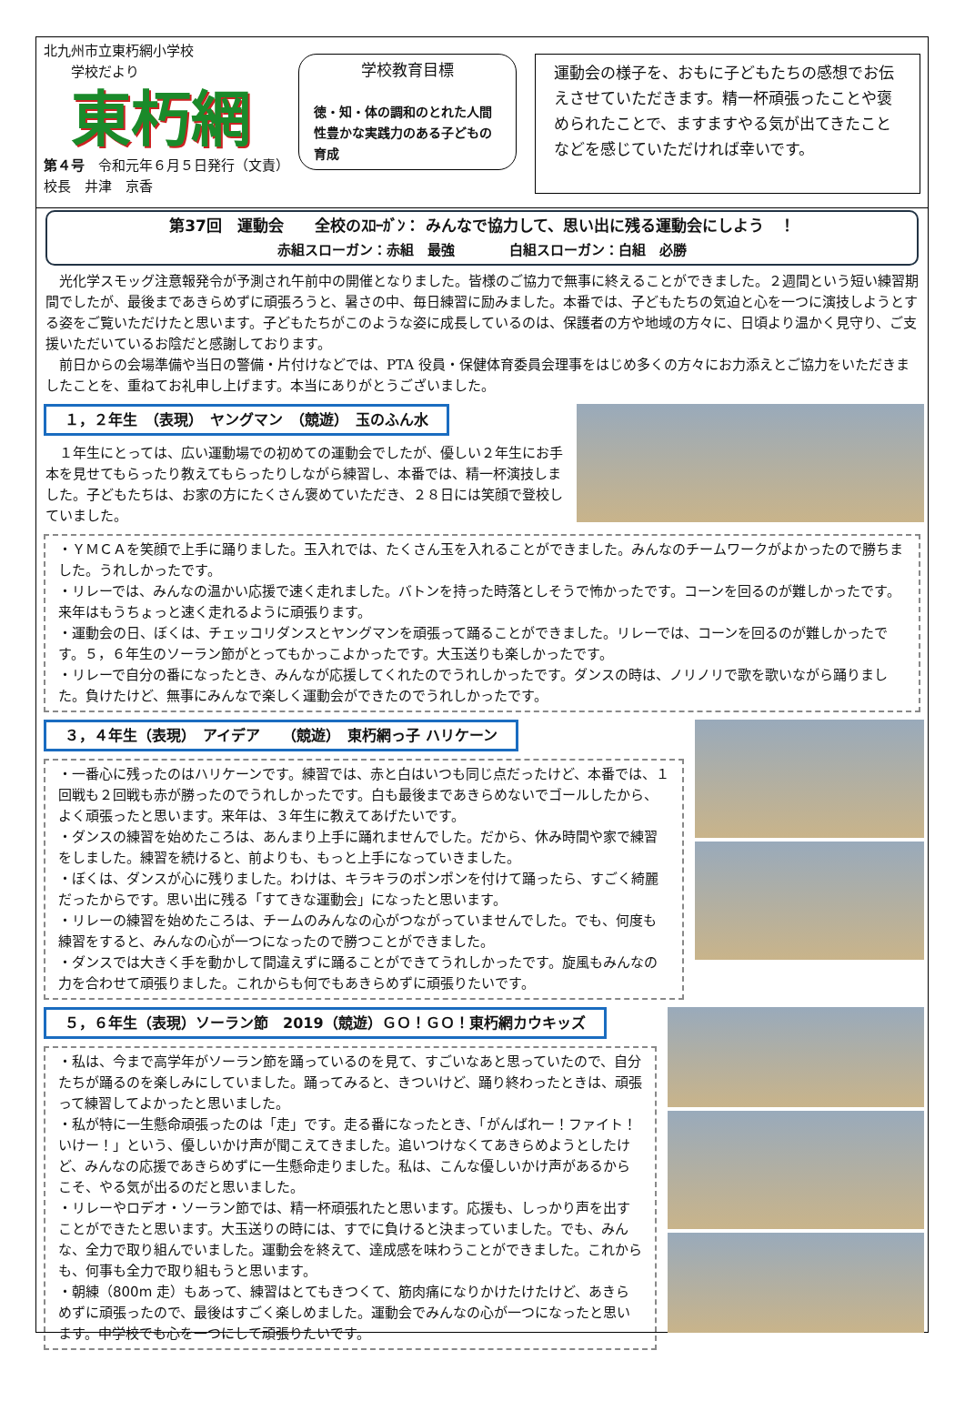北九州市立東朽網小学校
　　学校だより
東朽網
第４号　令和元年６月５日発行（文責）校長　井津　京香
学校教育目標
徳・知・体の調和のとれた人間性豊かな実践力のある子どもの育成
運動会の様子を、おもに子どもたちの感想でお伝えさせていただきます。精一杯頑張ったことや褒められたことで、ますますやる気が出てきたことなどを感じていただければ幸いです。
第37回　運動会　　全校のｽﾛｰｶﾞﾝ： みんなで協力して、思い出に残る運動会にしよう　！
赤組スローガン：赤組　最強　　　　白組スローガン：白組　必勝
　光化学スモッグ注意報発令が予測され午前中の開催となりました。皆様のご協力で無事に終えることができました。２週間という短い練習期間でしたが、最後まであきらめずに頑張ろうと、暑さの中、毎日練習に励みました。本番では、子どもたちの気迫と心を一つに演技しようとする姿をご覧いただけたと思います。子どもたちがこのような姿に成長しているのは、保護者の方や地域の方々に、日頃より温かく見守り、ご支援いただいているお陰だと感謝しております。
　前日からの会場準備や当日の警備・片付けなどでは、PTA 役員・保健体育委員会理事をはじめ多くの方々にお力添えとご協力をいただきましたことを、重ねてお礼申し上げます。本当にありがとうございました。
１，２年生　（表現）　ヤングマン　（競遊）　玉のふん水
　１年生にとっては、広い運動場での初めての運動会でしたが、優しい２年生にお手本を見せてもらったり教えてもらったりしながら練習し、本番では、精一杯演技しました。子どもたちは、お家の方にたくさん褒めていただき、２８日には笑顔で登校していました。
・ＹＭＣＡを笑顔で上手に踊りました。玉入れでは、たくさん玉を入れることができました。みんなのチームワークがよかったので勝ちました。うれしかったです。
・リレーでは、みんなの温かい応援で速く走れました。バトンを持った時落としそうで怖かったです。コーンを回るのが難しかったです。来年はもうちょっと速く走れるように頑張ります。
・運動会の日、ぼくは、チェッコリダンスとヤングマンを頑張って踊ることができました。リレーでは、コーンを回るのが難しかったです。５，６年生のソーラン節がとってもかっこよかったです。大玉送りも楽しかったです。
・リレーで自分の番になったとき、みんなが応援してくれたのでうれしかったです。ダンスの時は、ノリノリで歌を歌いながら踊りました。負けたけど、無事にみんなで楽しく運動会ができたのでうれしかったです。
３，４年生（表現）　アイデア　　（競遊）　東朽網っ子 ハリケーン
・一番心に残ったのはハリケーンです。練習では、赤と白はいつも同じ点だったけど、本番では、１回戦も２回戦も赤が勝ったのでうれしかったです。白も最後まであきらめないでゴールしたから、よく頑張ったと思います。来年は、３年生に教えてあげたいです。
・ダンスの練習を始めたころは、あんまり上手に踊れませんでした。だから、休み時間や家で練習をしました。練習を続けると、前よりも、もっと上手になっていきました。
・ぼくは、ダンスが心に残りました。わけは、キラキラのポンポンを付けて踊ったら、すごく綺麗だったからです。思い出に残る「すてきな運動会」になったと思います。
・リレーの練習を始めたころは、チームのみんなの心がつながっていませんでした。でも、何度も練習をすると、みんなの心が一つになったので勝つことができました。
・ダンスでは大きく手を動かして間違えずに踊ることができてうれしかったです。旋風もみんなの力を合わせて頑張りました。これからも何でもあきらめずに頑張りたいです。
５，６年生（表現）ソーラン節　2019（競遊）ＧＯ！ＧＯ！東朽網カウキッズ
・私は、今まで高学年がソーラン節を踊っているのを見て、すごいなあと思っていたので、自分たちが踊るのを楽しみにしていました。踊ってみると、きついけど、踊り終わったときは、頑張って練習してよかったと思いました。
・私が特に一生懸命頑張ったのは「走」です。走る番になったとき、「がんばれー！ファイト！いけー！」という、優しいかけ声が聞こえてきました。追いつけなくてあきらめようとしたけど、みんなの応援であきらめずに一生懸命走りました。私は、こんな優しいかけ声があるからこそ、やる気が出るのだと思いました。
・リレーやロデオ・ソーラン節では、精一杯頑張れたと思います。応援も、しっかり声を出すことができたと思います。大玉送りの時には、すでに負けると決まっていました。でも、みんな、全力で取り組んでいました。運動会を終えて、達成感を味わうことができました。これからも、何事も全力で取り組もうと思います。
・朝練（800m 走）もあって、練習はとてもきつくて、筋肉痛になりかけたけたけど、あきらめずに頑張ったので、最後はすごく楽しめました。運動会でみんなの心が一つになったと思います。中学校でも心を一つにして頑張りたいです。